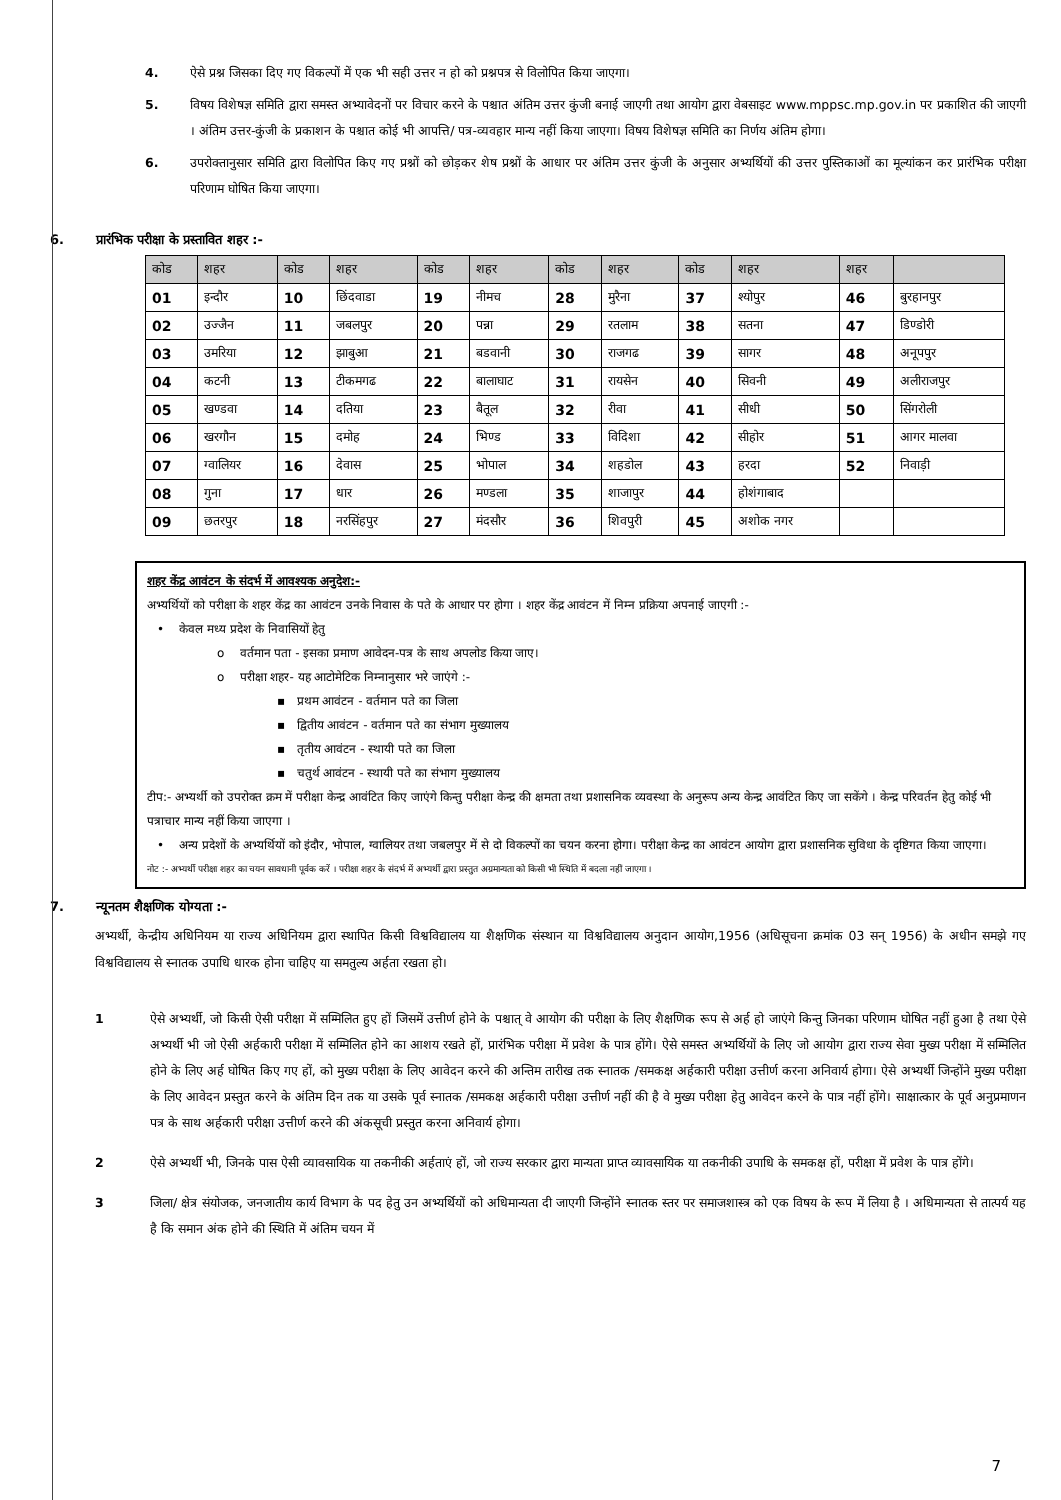4. ऐसे प्रश्न जिसका दिए गए विकल्पों में एक भी सही उत्तर न हो को प्रश्नपत्र से विलोपित किया जाएगा।
5. विषय विशेषज्ञ समिति द्वारा समस्त अभ्यावेदनों पर विचार करने के पश्चात अंतिम उत्तर कुंजी बनाई जाएगी तथा आयोग द्वारा वेबसाइट www.mppsc.mp.gov.in पर प्रकाशित की जाएगी । अंतिम उत्तर-कुंजी के प्रकाशन के पश्चात कोई भी आपत्ति/ पत्र-व्यवहार मान्य नहीं किया जाएगा। विषय विशेषज्ञ समिति का निर्णय अंतिम होगा।
6. उपरोक्तानुसार समिति द्वारा विलोपित किए गए प्रश्नों को छोड़कर शेष प्रश्नों के आधार पर अंतिम उत्तर कुंजी के अनुसार अभ्यर्थियों की उत्तर पुस्तिकाओं का मूल्यांकन कर प्रारंभिक परीक्षा परिणाम घोषित किया जाएगा।
6. प्रारंभिक परीक्षा के प्रस्तावित शहर :-
| कोड | शहर | कोड | शहर | कोड | शहर | कोड | शहर | कोड | शहर | शहर | |
| --- | --- | --- | --- | --- | --- | --- | --- | --- | --- | --- | --- |
| 01 | इन्दौर | 10 | छिंदवाडा | 19 | नीमच | 28 | मुरैना | 37 | श्योपुर | 46 | बुरहानपुर |
| 02 | उज्जैन | 11 | जबलपुर | 20 | पन्ना | 29 | रतलाम | 38 | सतना | 47 | डिण्डोरी |
| 03 | उमरिया | 12 | झाबुआ | 21 | बडवानी | 30 | राजगढ | 39 | सागर | 48 | अनूपपुर |
| 04 | कटनी | 13 | टीकमगढ | 22 | बालाघाट | 31 | रायसेन | 40 | सिवनी | 49 | अलीराजपुर |
| 05 | खण्डवा | 14 | दतिया | 23 | बैतूल | 32 | रीवा | 41 | सीधी | 50 | सिंगरोली |
| 06 | खरगौन | 15 | दमोह | 24 | भिण्ड | 33 | विदिशा | 42 | सीहोर | 51 | आगर मालवा |
| 07 | ग्वालियर | 16 | देवास | 25 | भोपाल | 34 | शहडोल | 43 | हरदा | 52 | निवाड़ी |
| 08 | गुना | 17 | धार | 26 | मण्डला | 35 | शाजापुर | 44 | होशंगाबाद | | |
| 09 | छतरपुर | 18 | नरसिंहपुर | 27 | मंदसौर | 36 | शिवपुरी | 45 | अशोक नगर | | |
शहर केंद्र आवंटन के संदर्भ में आवश्यक अनुदेश:-
अभ्यर्थियों को परीक्षा के शहर केंद्र का आवंटन उनके निवास के पते के आधार पर होगा । शहर केंद्र आवंटन में निम्न प्रक्रिया अपनाई जाएगी :-
• केवल मध्य प्रदेश के निवासियों हेतु
o वर्तमान पता - इसका प्रमाण आवेदन-पत्र के साथ अपलोड किया जाए।
o परीक्षा शहर- यह आटोमेटिक निम्नानुसार भरे जाएंगे :-
▪ प्रथम आवंटन - वर्तमान पते का जिला
▪ द्वितीय आवंटन - वर्तमान पते का संभाग मुख्यालय
▪ तृतीय आवंटन - स्थायी पते का जिला
▪ चतुर्थ आवंटन - स्थायी पते का संभाग मुख्यालय
टीप:- अभ्यर्थी को उपरोक्त क्रम में परीक्षा केन्द्र आवंटित किए जाएंगे किन्तु परीक्षा केन्द्र की क्षमता तथा प्रशासनिक व्यवस्था के अनुरूप अन्य केन्द्र आवंटित किए जा सकेंगे । केन्द्र परिवर्तन हेतु कोई भी पत्राचार मान्य नहीं किया जाएगा ।
• अन्य प्रदेशों के अभ्यर्थियों को इंदौर, भोपाल, ग्वालियर तथा जबलपुर में से दो विकल्पों का चयन करना होगा। परीक्षा केन्द्र का आवंटन आयोग द्वारा प्रशासनिक सुविधा के दृष्टिगत किया जाएगा।
नोट :- अभ्यर्थी परीक्षा शहर का चयन सावधानी पूर्वक करें । परीक्षा शहर के संदर्भ में अभ्यर्थी द्वारा प्रस्तुत अग्रमान्यता को किसी भी स्थिति में बदला नहीं जाएगा ।
7. न्यूनतम शैक्षणिक योग्यता :-
अभ्यर्थी, केन्द्रीय अधिनियम या राज्य अधिनियम द्वारा स्थापित किसी विश्वविद्यालय या शैक्षणिक संस्थान या विश्वविद्यालय अनुदान आयोग,1956 (अधिसूचना क्रमांक 03 सन् 1956) के अधीन समझे गए विश्वविद्यालय से स्नातक उपाधि धारक होना चाहिए या समतुल्य अर्हता रखता हो।
1 ऐसे अभ्यर्थी, जो किसी ऐसी परीक्षा में सम्मिलित हुए हों जिसमें उत्तीर्ण होने के पश्चात् वे आयोग की परीक्षा के लिए शैक्षणिक रूप से अर्ह हो जाएंगे किन्तु जिनका परिणाम घोषित नहीं हुआ है तथा ऐसे अभ्यर्थी भी जो ऐसी अर्हकारी परीक्षा में सम्मिलित होने का आशय रखते हों, प्रारंभिक परीक्षा में प्रवेश के पात्र होंगे। ऐसे समस्त अभ्यर्थियों के लिए जो आयोग द्वारा राज्य सेवा मुख्य परीक्षा में सम्मिलित होने के लिए अर्ह घोषित किए गए हों, को मुख्य परीक्षा के लिए आवेदन करने की अन्तिम तारीख तक स्नातक /समकक्ष अर्हकारी परीक्षा उत्तीर्ण करना अनिवार्य होगा। ऐसे अभ्यर्थी जिन्होंने मुख्य परीक्षा के लिए आवेदन प्रस्तुत करने के अंतिम दिन तक या उसके पूर्व स्नातक /समकक्ष अर्हकारी परीक्षा उत्तीर्ण नहीं की है वे मुख्य परीक्षा हेतु आवेदन करने के पात्र नहीं होंगे। साक्षात्कार के पूर्व अनुप्रमाणन पत्र के साथ अर्हकारी परीक्षा उत्तीर्ण करने की अंकसूची प्रस्तुत करना अनिवार्य होगा।
2 ऐसे अभ्यर्थी भी, जिनके पास ऐसी व्यावसायिक या तकनीकी अर्हताएं हों, जो राज्य सरकार द्वारा मान्यता प्राप्त व्यावसायिक या तकनीकी उपाधि के समकक्ष हों, परीक्षा में प्रवेश के पात्र होंगे।
3 जिला/ क्षेत्र संयोजक, जनजातीय कार्य विभाग के पद हेतु उन अभ्यर्थियों को अधिमान्यता दी जाएगी जिन्होंने स्नातक स्तर पर समाजशास्त्र को एक विषय के रूप में लिया है । अधिमान्यता से तात्पर्य यह है कि समान अंक होने की स्थिति में अंतिम चयन में
7